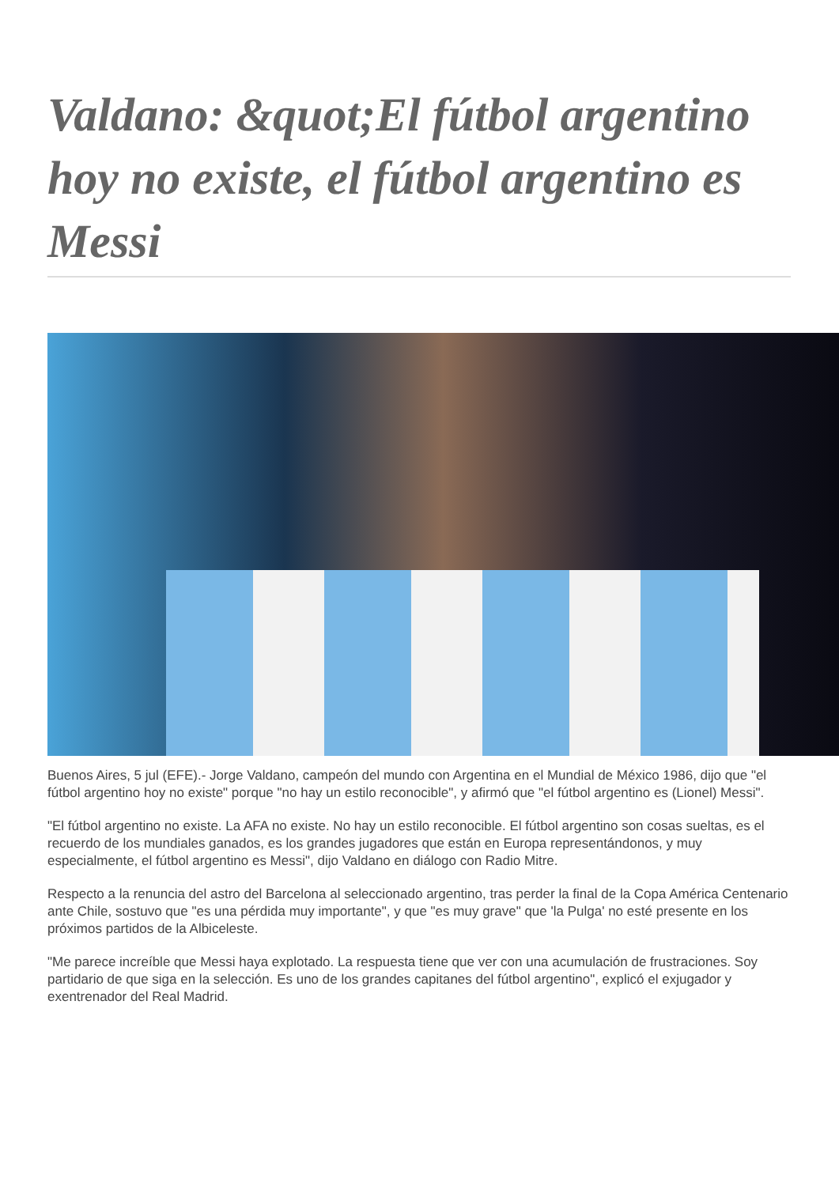Valdano: &quot;El fútbol argentino hoy no existe, el fútbol argentino es Messi
Buenos Aires, 5 jul (EFE).- Jorge Valdano, campeón del mundo con Argentina en el Mundial de México 1986, dijo que "el fútbol argentino hoy no existe" porque "no hay un estilo reconocible", y afirmó que "el fútbol argentino es (Lionel) Messi".
"El fútbol argentino no existe. La AFA no existe. No hay un estilo reconocible. El fútbol argentino son cosas sueltas, es el recuerdo de los mundiales ganados, es los grandes jugadores que están en Europa representándonos, y muy especialmente, el fútbol argentino es Messi", dijo Valdano en diálogo con Radio Mitre.
Respecto a la renuncia del astro del Barcelona al seleccionado argentino, tras perder la final de la Copa América Centenario ante Chile, sostuvo que "es una pérdida muy importante", y que "es muy grave" que 'la Pulga' no esté presente en los próximos partidos de la Albiceleste.
"Me parece increíble que Messi haya explotado. La respuesta tiene que ver con una acumulación de frustraciones. Soy partidario de que siga en la selección. Es uno de los grandes capitanes del fútbol argentino", explicó el exjugador y exentrenador del Real Madrid.